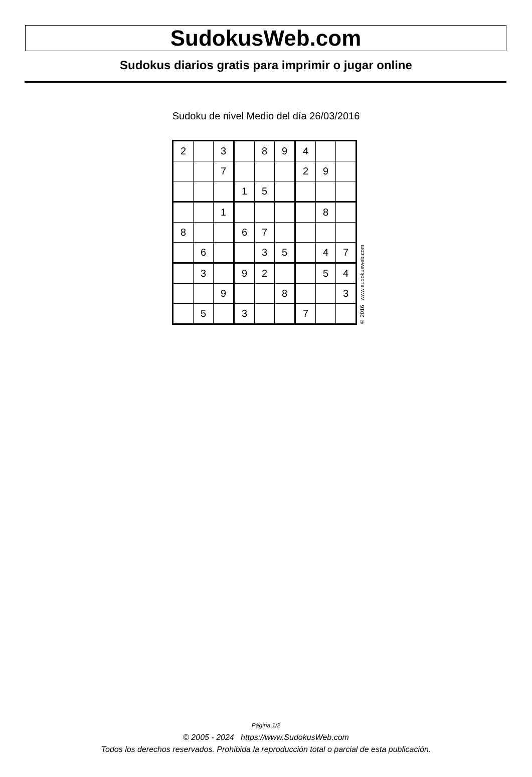SudokusWeb.com
Sudokus diarios gratis para imprimir o jugar online
Sudoku de nivel Medio del día 26/03/2016
| 2 | | 3 | | 8 | 9 | 4 | | |
| | | 7 | | | | 2 | 9 | |
| | | | 1 | 5 | | | | |
| | | 1 | | | | | 8 | |
| 8 | | | 6 | 7 | | | | |
| | 6 | | | 3 | 5 | | 4 | 7 |
| | 3 | | 9 | 2 | | | 5 | 4 |
| | | 9 | | | 8 | | | 3 |
| | 5 | | 3 | | | 7 | | |
© 2016 www.sudokusweb.com
Página 1/2
© 2005 - 2024 https://www.SudokusWeb.com
Todos los derechos reservados. Prohibida la reproducción total o parcial de esta publicación.